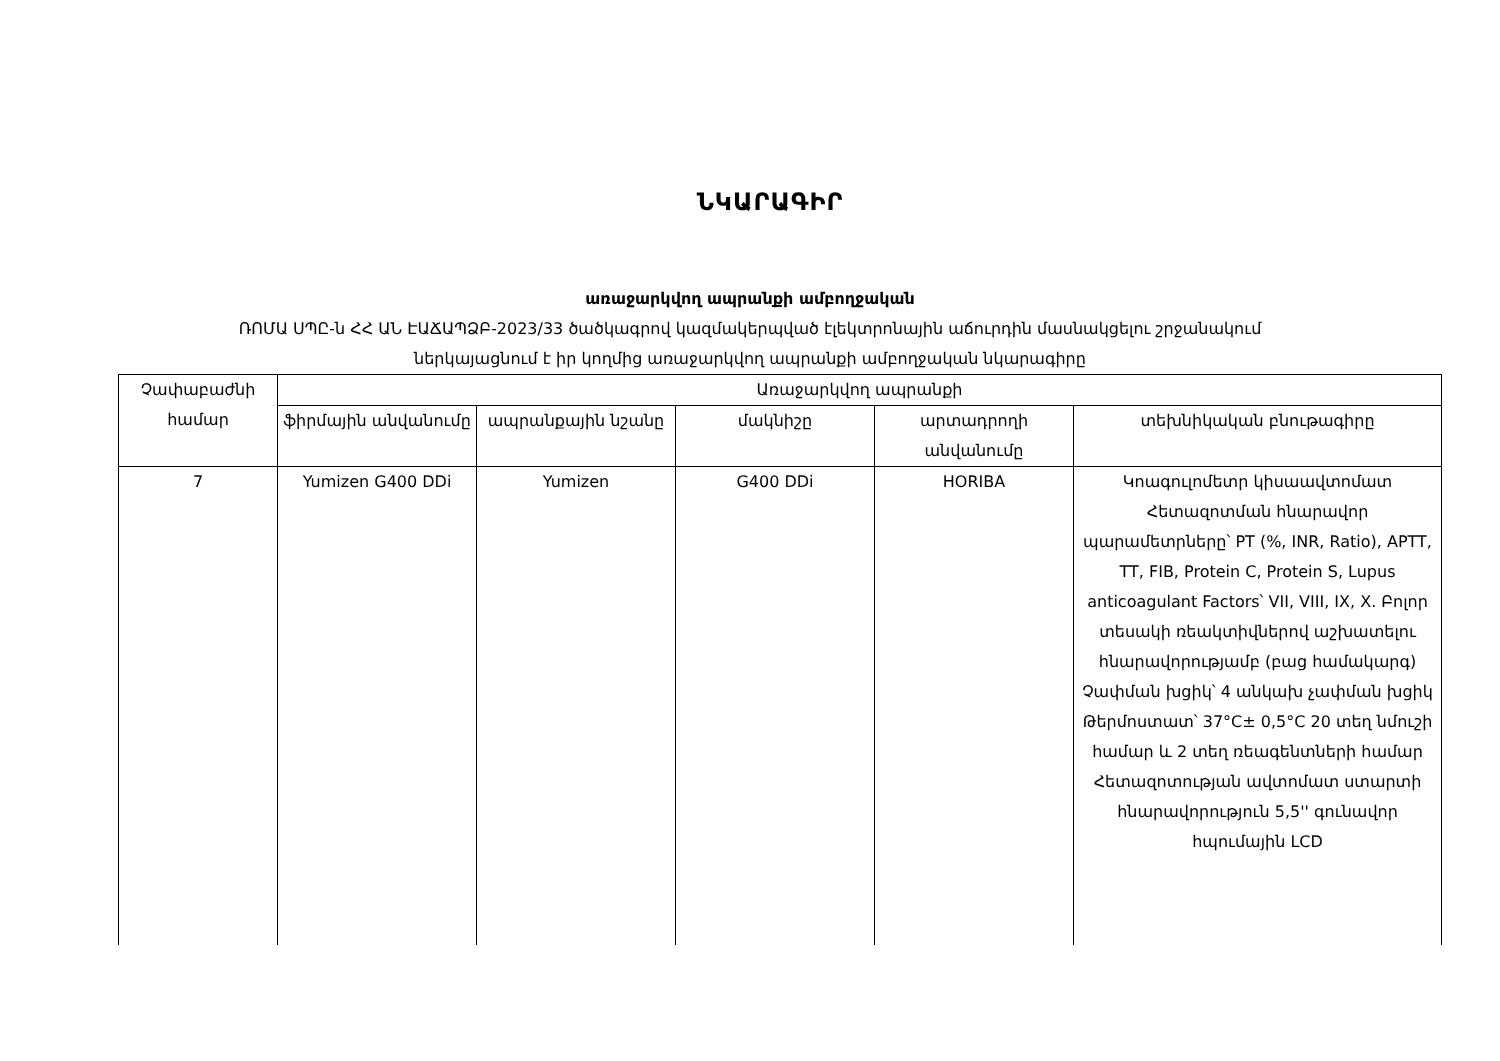ՆԿԱՐԱԳԻՐ
առաջարկվող ապրանքի ամբողջական
ՌՈՄԱ ՍՊԸ-ն ՀՀ ԱՆ ԷԱՃԱՊՁԲ-2023/33 ծածկագրով կազմակերպված էլեկտրոնային աճուրդին մասնակցելու շրջանակում
ներկայացնում է իր կողմից առաջարկվող ապրանքի ամբողջական նկարագիրը
| Չափաբաժնի համար | Առաջարկվող ապրանքի | | | | |
| --- | --- | --- | --- | --- | --- |
| | ֆիրմային անվանումը | ապրանքային նշանը | մակնիշը | արտադրողի անվանումը | տեխնիկական բնութագիրը |
| 7 | Yumizen G400 DDi | Yumizen | G400 DDi | HORIBA | Կոագուլոմետր կիսաավտոմատ Հետազոտման հնարավոր պարամետրները՝ PT (%, INR, Ratio), APTT, TT, FIB, Protein C, Protein S, Lupus anticoagulant Factors՝ VII, VIII, IX, X. Բոլոր տեսակի ռեակտիվներով աշխատելու հնարավորությամբ (բաց համակարգ) Չափման խցիկ՝ 4 անկախ չափման խցիկ Թերմոստատ՝ 37°C± 0,5°C 20 տեղ նմուշի համար և 2 տեղ ռեագենտների համար Հետազոտության ավտոմատ ստարտի հնարավորություն 5,5'' գունավոր հպումային LCD |